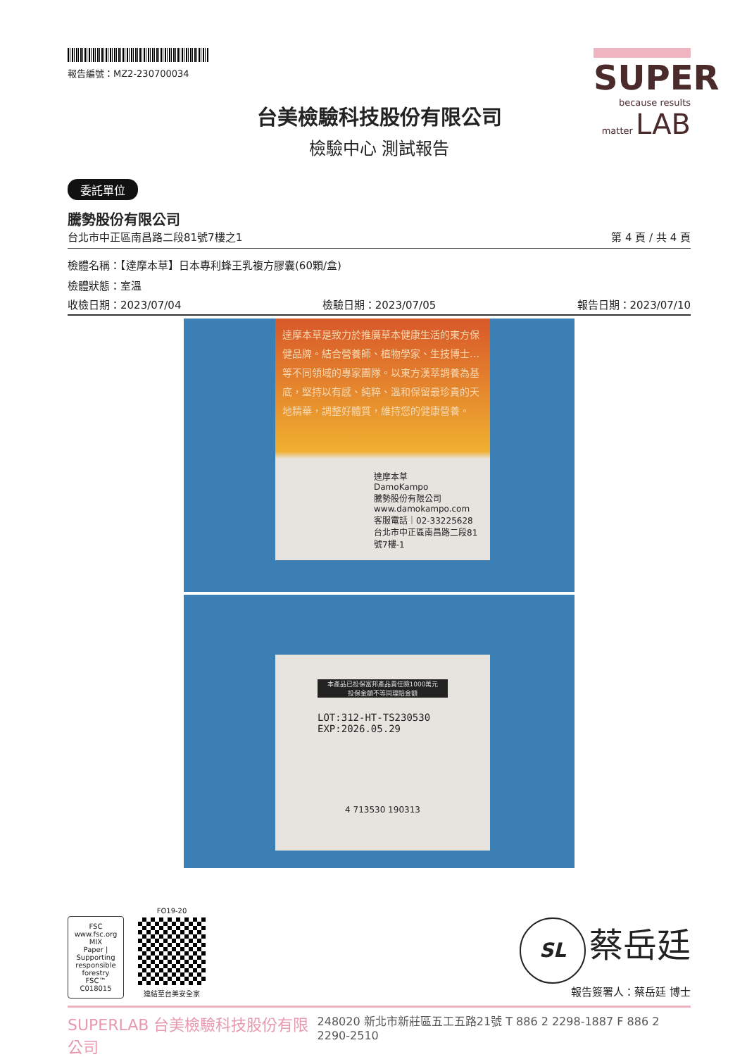報告編號：MZ2-230700034
SUPER
because results matter LAB
台美檢驗科技股份有限公司
檢驗中心 測試報告
委託單位
騰勢股份有限公司
台北市中正區南昌路二段81號7樓之1 第 4 頁 / 共 4 頁
檢體名稱：【達摩本草】日本專利蜂王乳複方膠囊(60顆/盒)
檢體狀態：室溫
收檢日期：2023/07/04 檢驗日期：2023/07/05 報告日期：2023/07/10
達摩本草是致力於推廣草本健康生活的東方保健品牌。結合營養師、植物學家、生技博士…等不同領域的專家團隊。以東方漢萃調養為基底，堅持以有感、純粹、溫和保留最珍貴的天地精華，調整好體質，維持您的健康營養。
達摩本草
DamoKampo
騰勢股份有限公司
www.damokampo.com
客服電話｜02-33225628
台北市中正區南昌路二段81號7樓-1
本產品已投保富邦產品責任險1000萬元
投保金額不等同理賠金額
LOT:312-HT-TS230530
EXP:2026.05.29
4 713530 190313
FSC
www.fsc.org
MIX
Paper | Supporting responsible forestry
FSC™ C018015
FO19-20
連結至台美安全家
SL 蔡岳廷
報告簽署人：蔡岳廷 博士
SUPERLAB 台美檢驗科技股份有限公司 248020 新北市新莊區五工五路21號 T 886 2 2298-1887 F 886 2 2290-2510